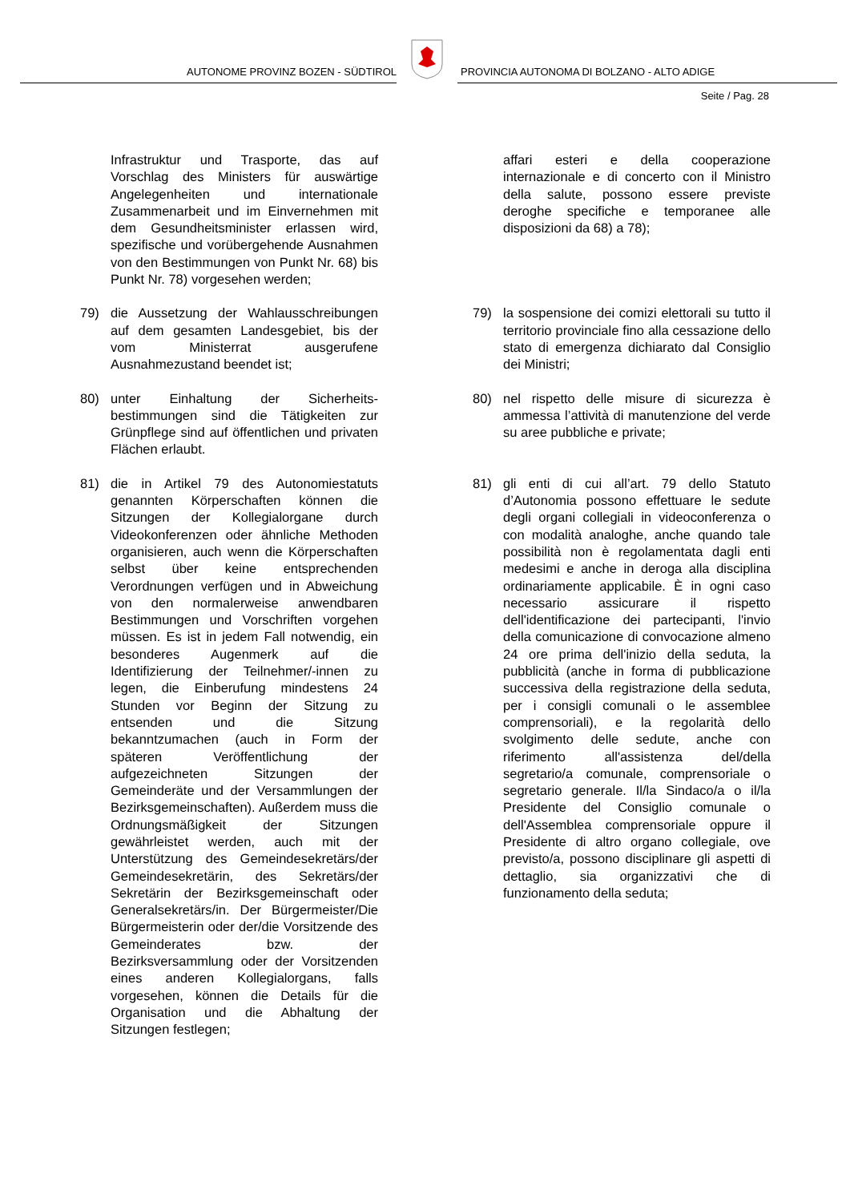AUTONOME PROVINZ BOZEN - SÜDTIROL
PROVINCIA AUTONOMA DI BOLZANO - ALTO ADIGE
Seite / Pag. 28
Infrastruktur und Trasporte, das auf Vorschlag des Ministers für auswärtige Angelegenheiten und internationale Zusammenarbeit und im Einvernehmen mit dem Gesundheitsminister erlassen wird, spezifische und vorübergehende Ausnahmen von den Bestimmungen von Punkt Nr. 68) bis Punkt Nr. 78) vorgesehen werden;
affari esteri e della cooperazione internazionale e di concerto con il Ministro della salute, possono essere previste deroghe specifiche e temporanee alle disposizioni da 68) a 78);
79) die Aussetzung der Wahlausschreibungen auf dem gesamten Landesgebiet, bis der vom Ministerrat ausgerufene Ausnahmezustand beendet ist;
79) la sospensione dei comizi elettorali su tutto il territorio provinciale fino alla cessazione dello stato di emergenza dichiarato dal Consiglio dei Ministri;
80) unter Einhaltung der Sicherheits-bestimmungen sind die Tätigkeiten zur Grünpflege sind auf öffentlichen und privaten Flächen erlaubt.
80) nel rispetto delle misure di sicurezza è ammessa l’attività di manutenzione del verde su aree pubbliche e private;
81) die in Artikel 79 des Autonomiestatuts genannten Körperschaften können die Sitzungen der Kollegialorgane durch Videokonferenzen oder ähnliche Methoden organisieren, auch wenn die Körperschaften selbst über keine entsprechenden Verordnungen verfügen und in Abweichung von den normalerweise anwendbaren Bestimmungen und Vorschriften vorgehen müssen. Es ist in jedem Fall notwendig, ein besonderes Augenmerk auf die Identifizierung der Teilnehmer/-innen zu legen, die Einberufung mindestens 24 Stunden vor Beginn der Sitzung zu entsenden und die Sitzung bekanntzumachen (auch in Form der späteren Veröffentlichung der aufgezeichneten Sitzungen der Gemeinderäte und der Versammlungen der Bezirksgemeinschaften). Außerdem muss die Ordnungsmäßigkeit der Sitzungen gewährleistet werden, auch mit der Unterstützung des Gemeindesekretärs/der Gemeindesekretärin, des Sekretärs/der Sekretärin der Bezirksgemeinschaft oder Generalsekretärs/in. Der Bürgermeister/Die Bürgermeisterin oder der/die Vorsitzende des Gemeinderates bzw. der Bezirksversammlung oder der Vorsitzenden eines anderen Kollegialorgans, falls vorgesehen, können die Details für die Organisation und die Abhaltung der Sitzungen festlegen;
81) gli enti di cui all’art. 79 dello Statuto d’Autonomia possono effettuare le sedute degli organi collegiali in videoconferenza o con modalità analoghe, anche quando tale possibilità non è regolamentata dagli enti medesimi e anche in deroga alla disciplina ordinariamente applicabile. È in ogni caso necessario assicurare il rispetto dell'identificazione dei partecipanti, l'invio della comunicazione di convocazione almeno 24 ore prima dell'inizio della seduta, la pubblicità (anche in forma di pubblicazione successiva della registrazione della seduta, per i consigli comunali o le assemblee comprensoriali), e la regolarità dello svolgimento delle sedute, anche con riferimento all'assistenza del/della segretario/a comunale, comprensoriale o segretario generale. Il/la Sindaco/a o il/la Presidente del Consiglio comunale o dell'Assemblea comprensoriale oppure il Presidente di altro organo collegiale, ove previsto/a, possono disciplinare gli aspetti di dettaglio, sia organizzativi che di funzionamento della seduta;